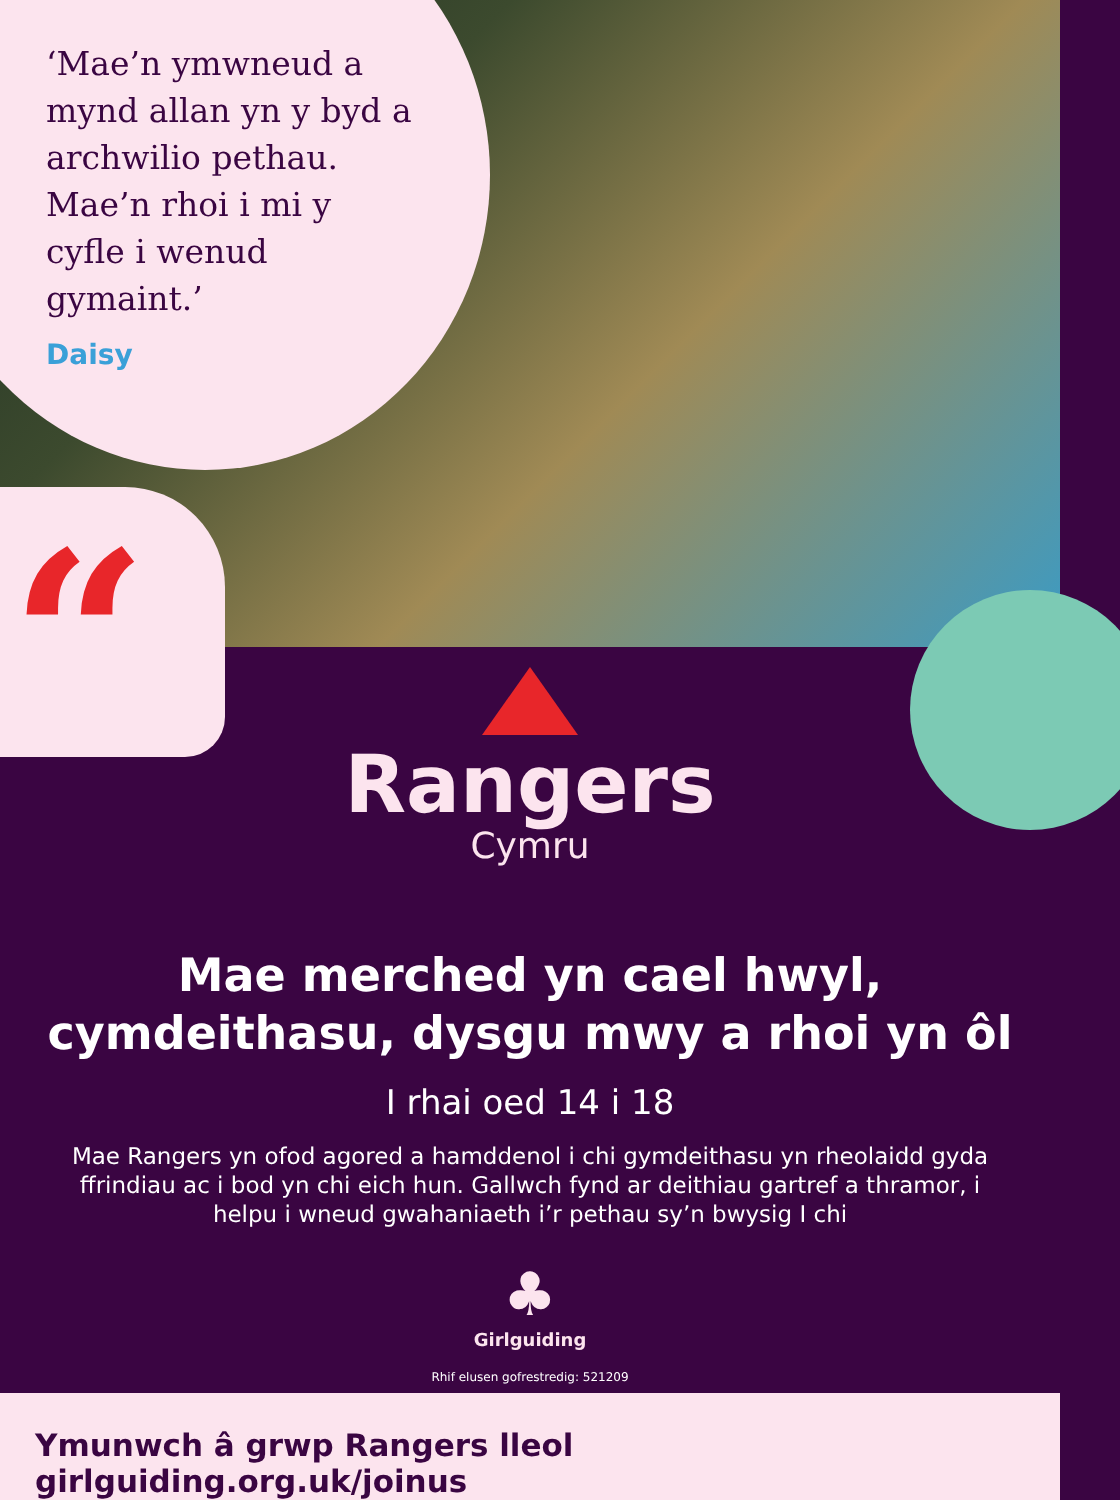‘Mae’n ymwneud a mynd allan yn y byd a archwilio pethau. Mae’n rhoi i mi y cyfle i wenud gymaint.’
Daisy
“
Rangers
Cymru
Mae merched yn cael hwyl,
cymdeithasu, dysgu mwy a rhoi yn ôl
I rhai oed 14 i 18
Mae Rangers yn ofod agored a hamddenol i chi gymdeithasu yn rheolaidd gyda ffrindiau ac i bod yn chi eich hun. Gallwch fynd ar deithiau gartref a thramor, i helpu i wneud gwahaniaeth i’r pethau sy’n bwysig I chi
♣
Girlguiding
Rhif elusen gofrestredig: 521209
Ymunwch â grwp Rangers lleol girlguiding.org.uk/joinus